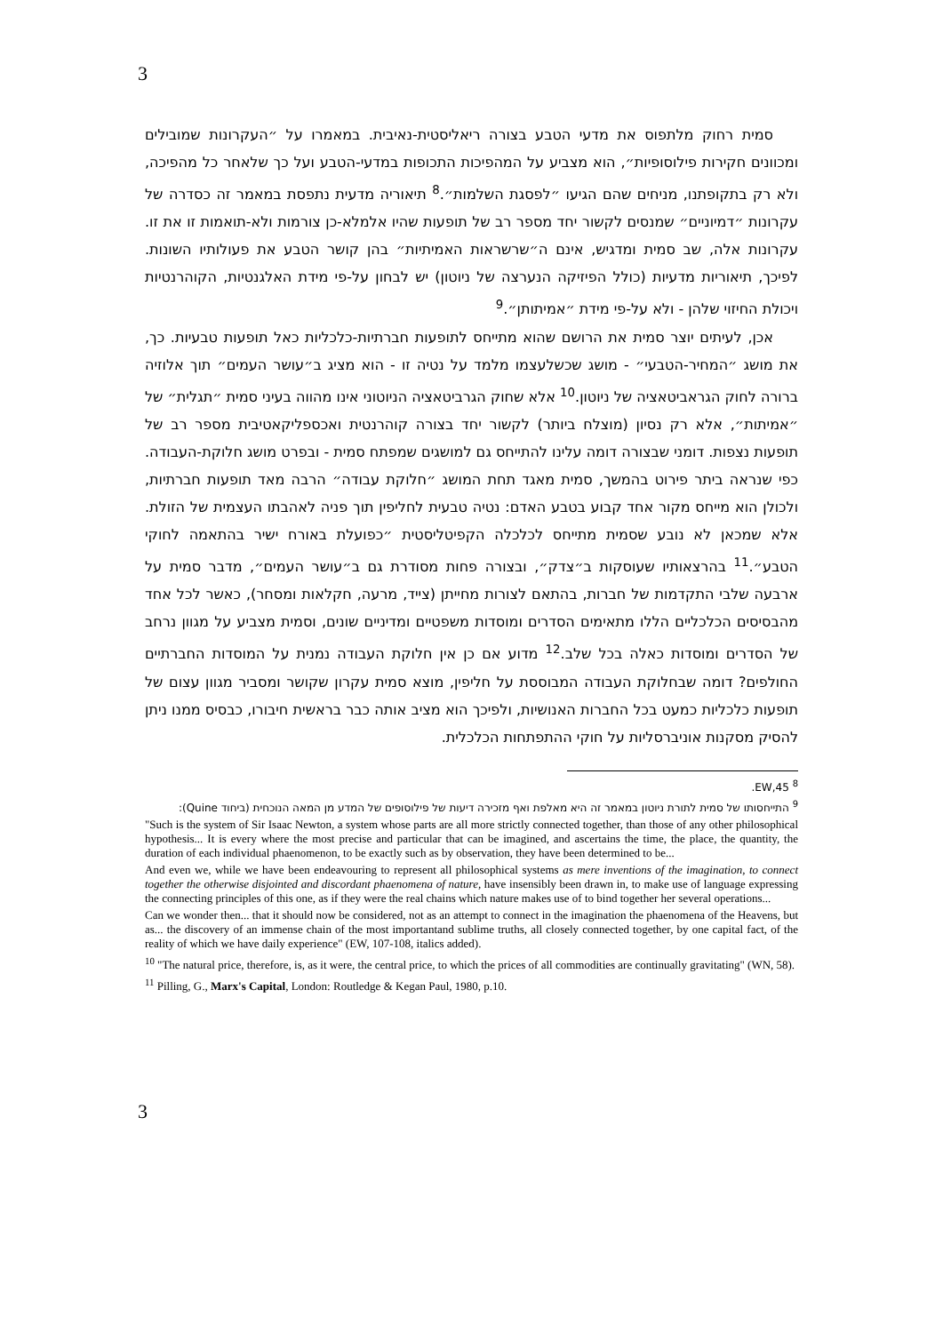3
סמית רחוק מלתפוס את מדעי הטבע בצורה ריאליסטית-נאיבית. במאמרו על ״העקרונות שמובילים ומכוונים חקירות פילוסופיות״, הוא מצביע על המהפיכות התכופות במדעי-הטבע ועל כך שלאחר כל מהפיכה, ולא רק בתקופתנו, מניחים שהם הגיעו ״לפסגת השלמות״.<sup>8</sup> תיאוריה מדעית נתפסת במאמר זה כסדרה של עקרונות ״דמיוניים״ שמנסים לקשור יחד מספר רב של תופעות שהיו אלמלא-כן צורמות ולא-תואמות זו את זו. עקרונות אלה, שב סמית ומדגיש, אינם ה״שרשראות האמיתיות״ בהן קושר הטבע את פעולותיו השונות. לפיכך, תיאוריות מדעיות (כולל הפיזיקה הנערצה של ניוטון) יש לבחון על-פי מידת האלגנטיות, הקוהרנטיות ויכולת החיזוי שלהן - ולא על-פי מידת ״אמיתותן״.<sup>9</sup>
אכן, לעיתים יוצר סמית את הרושם שהוא מתייחס לתופעות חברתיות-כלכליות כאל תופעות טבעיות. כך, את מושג ״המחיר-הטבעי״ - מושג שכשלעצמו מלמד על נטיה זו - הוא מציג ב״עושר העמים״ תוך אלוזיה ברורה לחוק הגראביטאציה של ניוטון.<sup>10</sup> אלא שחוק הגרביטאציה הניוטוני אינו מהווה בעיני סמית ״תגלית״ של ״אמיתות״, אלא רק נסיון (מוצלח ביותר) לקשור יחד בצורה קוהרנטית ואכספליקאטיבית מספר רב של תופעות נצפות. דומני שבצורה דומה עלינו להתייחס גם למושגים שמפתח סמית - ובפרט מושג חלוקת-העבודה. כפי שנראה ביתר פירוט בהמשך, סמית מאגד תחת המושג ״חלוקת עבודה״ הרבה מאד תופעות חברתיות, ולכולן הוא מייחס מקור אחד קבוע בטבע האדם: נטיה טבעית לחליפין תוך פניה לאהבתו העצמית של הזולת. אלא שמכאן לא נובע שסמית מתייחס לכלכלה הקפיטליסטית ״כפועלת באורח ישיר בהתאמה לחוקי הטבע״.<sup>11</sup> בהרצאותיו שעוסקות ב״צדק״, ובצורה פחות מסודרת גם ב״עושר העמים״, מדבר סמית על ארבעה שלבי התקדמות של חברות, בהתאם לצורות מחייתן (צייד, מרעה, חקלאות ומסחר), כאשר לכל אחד מהבסיסים הכלכליים הללו מתאימים הסדרים ומוסדות משפטיים ומדיניים שונים, וסמית מצביע על מגוון נרחב של הסדרים ומוסדות כאלה בכל שלב.<sup>12</sup> מדוע אם כן אין חלוקת העבודה נמנית על המוסדות החברתיים החולפים? דומה שבחלוקת העבודה המבוססת על חליפין, מוצא סמית עקרון שקושר ומסביר מגוון עצום של תופעות כלכליות כמעט בכל החברות האנושיות, ולפיכך הוא מציב אותה כבר בראשית חיבורו, כבסיס ממנו ניתן להסיק מסקנות אוניברסליות על חוקי ההתפתחות הכלכלית.
<sup>8</sup> EW,45.
<sup>9</sup> התייחסותו של סמית לתורת ניוטון במאמר זה היא מאלפת ואף מזכירה דיעות של פילוסופים של המדע מן המאה הנוכחית (ביחוד Quine):
"Such is the system of Sir Isaac Newton, a system whose parts are all more strictly connected together, than those of any other philosophical hypothesis... It is every where the most precise and particular that can be imagined, and ascertains the time, the place, the quantity, the duration of each individual phaenomenon, to be exactly such as by observation, they have been determined to be...
And even we, while we have been endeavouring to represent all philosophical systems as mere inventions of the imagination, to connect together the otherwise disjointed and discordant phaenomena of nature, have insensibly been drawn in, to make use of language expressing the connecting principles of this one, as if they were the real chains which nature makes use of to bind together her several operations...
Can we wonder then... that it should now be considered, not as an attempt to connect in the imagination the phaenomena of the Heavens, but as... the discovery of an immense chain of the most importantand sublime truths, all closely connected together, by one capital fact, of the reality of which we have daily experience" (EW, 107-108, italics added).
<sup>10</sup> "The natural price, therefore, is, as it were, the central price, to which the prices of all commodities are continually gravitating" (WN, 58).
<sup>11</sup> Pilling, G., Marx's Capital, London: Routledge & Kegan Paul, 1980, p.10.
3